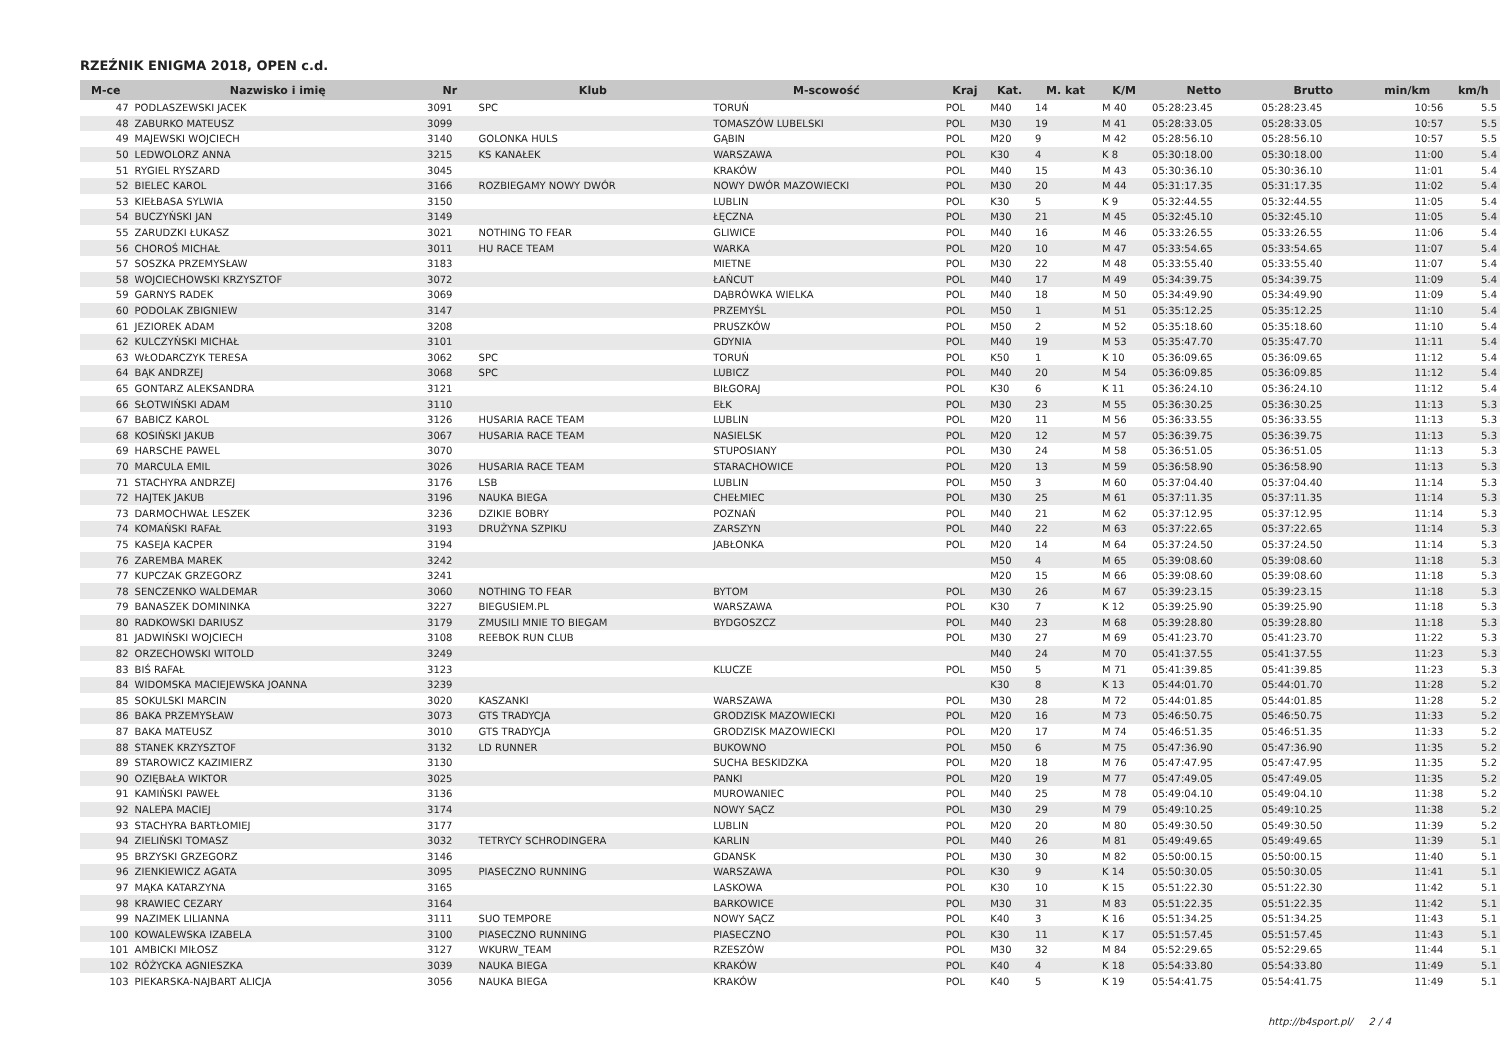RZEŹNIK ENIGMA 2018, OPEN c.d.
| M-ce | Nazwisko i imię | Nr | Klub | M-scowość | Kraj | Kat. | M. kat | K/M | Netto | Brutto | min/km | km/h |
| --- | --- | --- | --- | --- | --- | --- | --- | --- | --- | --- | --- | --- |
| 47 | PODLASZEWSKI JACEK | 3091 | SPC | TORUŃ | POL | M40 | 14 | M 40 | 05:28:23.45 | 05:28:23.45 | 10:56 | 5.5 |
| 48 | ZABURKO MATEUSZ | 3099 | | TOMASZÓW LUBELSKI | POL | M30 | 19 | M 41 | 05:28:33.05 | 05:28:33.05 | 10:57 | 5.5 |
| 49 | MAJEWSKI WOJCIECH | 3140 | GOLONKA HULS | GĄBIN | POL | M20 | 9 | M 42 | 05:28:56.10 | 05:28:56.10 | 10:57 | 5.5 |
| 50 | LEDWOLORZ ANNA | 3215 | KS KANAŁEK | WARSZAWA | POL | K30 | 4 | K 8 | 05:30:18.00 | 05:30:18.00 | 11:00 | 5.4 |
| 51 | RYGIEL RYSZARD | 3045 | | KRAKÓW | POL | M40 | 15 | M 43 | 05:30:36.10 | 05:30:36.10 | 11:01 | 5.4 |
| 52 | BIELEC KAROL | 3166 | ROZBIEGAMY NOWY DWÓR | NOWY DWÓR MAZOWIECKI | POL | M30 | 20 | M 44 | 05:31:17.35 | 05:31:17.35 | 11:02 | 5.4 |
| 53 | KIEŁBASA SYLWIA | 3150 | | LUBLIN | POL | K30 | 5 | K 9 | 05:32:44.55 | 05:32:44.55 | 11:05 | 5.4 |
| 54 | BUCZYŃSKI JAN | 3149 | | ŁĘCZNA | POL | M30 | 21 | M 45 | 05:32:45.10 | 05:32:45.10 | 11:05 | 5.4 |
| 55 | ZARUDZKI ŁUKASZ | 3021 | NOTHING TO FEAR | GLIWICE | POL | M40 | 16 | M 46 | 05:33:26.55 | 05:33:26.55 | 11:06 | 5.4 |
| 56 | CHOROŚ MICHAŁ | 3011 | HU RACE TEAM | WARKA | POL | M20 | 10 | M 47 | 05:33:54.65 | 05:33:54.65 | 11:07 | 5.4 |
| 57 | SOSZKA PRZEMYSŁAW | 3183 | | MIETNE | POL | M30 | 22 | M 48 | 05:33:55.40 | 05:33:55.40 | 11:07 | 5.4 |
| 58 | WOJCIECHOWSKI KRZYSZTOF | 3072 | | ŁAŃCUT | POL | M40 | 17 | M 49 | 05:34:39.75 | 05:34:39.75 | 11:09 | 5.4 |
| 59 | GARNYS RADEK | 3069 | | DĄBRÓWKA WIELKA | POL | M40 | 18 | M 50 | 05:34:49.90 | 05:34:49.90 | 11:09 | 5.4 |
| 60 | PODOLAK ZBIGNIEW | 3147 | | PRZEMYŚL | POL | M50 | 1 | M 51 | 05:35:12.25 | 05:35:12.25 | 11:10 | 5.4 |
| 61 | JEZIOREK ADAM | 3208 | | PRUSZKÓW | POL | M50 | 2 | M 52 | 05:35:18.60 | 05:35:18.60 | 11:10 | 5.4 |
| 62 | KULCZYŃSKI MICHAŁ | 3101 | | GDYNIA | POL | M40 | 19 | M 53 | 05:35:47.70 | 05:35:47.70 | 11:11 | 5.4 |
| 63 | WŁODARCZYK TERESA | 3062 | SPC | TORUŃ | POL | K50 | 1 | K 10 | 05:36:09.65 | 05:36:09.65 | 11:12 | 5.4 |
| 64 | BĄK ANDRZEJ | 3068 | SPC | LUBICZ | POL | M40 | 20 | M 54 | 05:36:09.85 | 05:36:09.85 | 11:12 | 5.4 |
| 65 | GONTARZ ALEKSANDRA | 3121 | | BIŁGORAJ | POL | K30 | 6 | K 11 | 05:36:24.10 | 05:36:24.10 | 11:12 | 5.4 |
| 66 | SŁOTWIŃSKI ADAM | 3110 | | EŁK | POL | M30 | 23 | M 55 | 05:36:30.25 | 05:36:30.25 | 11:13 | 5.3 |
| 67 | BABICZ KAROL | 3126 | HUSARIA RACE TEAM | LUBLIN | POL | M20 | 11 | M 56 | 05:36:33.55 | 05:36:33.55 | 11:13 | 5.3 |
| 68 | KOSIŃSKI JAKUB | 3067 | HUSARIA RACE TEAM | NASIELSK | POL | M20 | 12 | M 57 | 05:36:39.75 | 05:36:39.75 | 11:13 | 5.3 |
| 69 | HARSCHE PAWEL | 3070 | | STUPOSIANY | POL | M30 | 24 | M 58 | 05:36:51.05 | 05:36:51.05 | 11:13 | 5.3 |
| 70 | MARCULA EMIL | 3026 | HUSARIA RACE TEAM | STARACHOWICE | POL | M20 | 13 | M 59 | 05:36:58.90 | 05:36:58.90 | 11:13 | 5.3 |
| 71 | STACHYRA ANDRZEJ | 3176 | LSB | LUBLIN | POL | M50 | 3 | M 60 | 05:37:04.40 | 05:37:04.40 | 11:14 | 5.3 |
| 72 | HAJTEK JAKUB | 3196 | NAUKA BIEGA | CHEŁMIEC | POL | M30 | 25 | M 61 | 05:37:11.35 | 05:37:11.35 | 11:14 | 5.3 |
| 73 | DARMOCHWAŁ LESZEK | 3236 | DZIKIE BOBRY | POZNAŃ | POL | M40 | 21 | M 62 | 05:37:12.95 | 05:37:12.95 | 11:14 | 5.3 |
| 74 | KOMAŃSKI RAFAŁ | 3193 | DRUŻYNA SZPIKU | ZARSZYN | POL | M40 | 22 | M 63 | 05:37:22.65 | 05:37:22.65 | 11:14 | 5.3 |
| 75 | KASEJA KACPER | 3194 | | JABŁONKA | POL | M20 | 14 | M 64 | 05:37:24.50 | 05:37:24.50 | 11:14 | 5.3 |
| 76 | ZAREMBA MAREK | 3242 | | | | M50 | 4 | M 65 | 05:39:08.60 | 05:39:08.60 | 11:18 | 5.3 |
| 77 | KUPCZAK GRZEGORZ | 3241 | | | | M20 | 15 | M 66 | 05:39:08.60 | 05:39:08.60 | 11:18 | 5.3 |
| 78 | SENCZENKO WALDEMAR | 3060 | NOTHING TO FEAR | BYTOM | POL | M30 | 26 | M 67 | 05:39:23.15 | 05:39:23.15 | 11:18 | 5.3 |
| 79 | BANASZEK DOMININKA | 3227 | BIEGUSIEM.PL | WARSZAWA | POL | K30 | 7 | K 12 | 05:39:25.90 | 05:39:25.90 | 11:18 | 5.3 |
| 80 | RADKOWSKI DARIUSZ | 3179 | ZMUSILI MNIE TO BIEGAM | BYDGOSZCZ | POL | M40 | 23 | M 68 | 05:39:28.80 | 05:39:28.80 | 11:18 | 5.3 |
| 81 | JADWIŃSKI WOJCIECH | 3108 | REEBOK RUN CLUB | | POL | M30 | 27 | M 69 | 05:41:23.70 | 05:41:23.70 | 11:22 | 5.3 |
| 82 | ORZECHOWSKI WITOLD | 3249 | | | | M40 | 24 | M 70 | 05:41:37.55 | 05:41:37.55 | 11:23 | 5.3 |
| 83 | BIŚ RAFAŁ | 3123 | | KLUCZE | POL | M50 | 5 | M 71 | 05:41:39.85 | 05:41:39.85 | 11:23 | 5.3 |
| 84 | WIDOMSKA MACIEJEWSKA JOANNA | 3239 | | | | K30 | 8 | K 13 | 05:44:01.70 | 05:44:01.70 | 11:28 | 5.2 |
| 85 | SOKULSKI MARCIN | 3020 | KASZANKI | WARSZAWA | POL | M30 | 28 | M 72 | 05:44:01.85 | 05:44:01.85 | 11:28 | 5.2 |
| 86 | BAKA PRZEMYSŁAW | 3073 | GTS TRADYCJA | GRODZISK MAZOWIECKI | POL | M20 | 16 | M 73 | 05:46:50.75 | 05:46:50.75 | 11:33 | 5.2 |
| 87 | BAKA MATEUSZ | 3010 | GTS TRADYCJA | GRODZISK MAZOWIECKI | POL | M20 | 17 | M 74 | 05:46:51.35 | 05:46:51.35 | 11:33 | 5.2 |
| 88 | STANEK KRZYSZTOF | 3132 | LD RUNNER | BUKOWNO | POL | M50 | 6 | M 75 | 05:47:36.90 | 05:47:36.90 | 11:35 | 5.2 |
| 89 | STAROWICZ KAZIMIERZ | 3130 | | SUCHA BESKIDZKA | POL | M20 | 18 | M 76 | 05:47:47.95 | 05:47:47.95 | 11:35 | 5.2 |
| 90 | OZIĘBAŁA WIKTOR | 3025 | | PANKI | POL | M20 | 19 | M 77 | 05:47:49.05 | 05:47:49.05 | 11:35 | 5.2 |
| 91 | KAMIŃSKI PAWEŁ | 3136 | | MUROWANIEC | POL | M40 | 25 | M 78 | 05:49:04.10 | 05:49:04.10 | 11:38 | 5.2 |
| 92 | NALEPA MACIEJ | 3174 | | NOWY SĄCZ | POL | M30 | 29 | M 79 | 05:49:10.25 | 05:49:10.25 | 11:38 | 5.2 |
| 93 | STACHYRA BARTŁOMIEJ | 3177 | | LUBLIN | POL | M20 | 20 | M 80 | 05:49:30.50 | 05:49:30.50 | 11:39 | 5.2 |
| 94 | ZIELIŃSKI TOMASZ | 3032 | TETRYCY SCHRODINGERA | KARLIN | POL | M40 | 26 | M 81 | 05:49:49.65 | 05:49:49.65 | 11:39 | 5.1 |
| 95 | BRZYSKI GRZEGORZ | 3146 | | GDANSK | POL | M30 | 30 | M 82 | 05:50:00.15 | 05:50:00.15 | 11:40 | 5.1 |
| 96 | ZIENKIEWICZ AGATA | 3095 | PIASECZNO RUNNING | WARSZAWA | POL | K30 | 9 | K 14 | 05:50:30.05 | 05:50:30.05 | 11:41 | 5.1 |
| 97 | MĄKA KATARZYNA | 3165 | | LASKOWA | POL | K30 | 10 | K 15 | 05:51:22.30 | 05:51:22.30 | 11:42 | 5.1 |
| 98 | KRAWIEC CEZARY | 3164 | | BARKOWICE | POL | M30 | 31 | M 83 | 05:51:22.35 | 05:51:22.35 | 11:42 | 5.1 |
| 99 | NAZIMEK LILIANNA | 3111 | SUO TEMPORE | NOWY SĄCZ | POL | K40 | 3 | K 16 | 05:51:34.25 | 05:51:34.25 | 11:43 | 5.1 |
| 100 | KOWALEWSKA IZABELA | 3100 | PIASECZNO RUNNING | PIASECZNO | POL | K30 | 11 | K 17 | 05:51:57.45 | 05:51:57.45 | 11:43 | 5.1 |
| 101 | AMBICKI MIŁOSZ | 3127 | WKURW_TEAM | RZESZÓW | POL | M30 | 32 | M 84 | 05:52:29.65 | 05:52:29.65 | 11:44 | 5.1 |
| 102 | RÓŻYCKA AGNIESZKA | 3039 | NAUKA BIEGA | KRAKÓW | POL | K40 | 4 | K 18 | 05:54:33.80 | 05:54:33.80 | 11:49 | 5.1 |
| 103 | PIEKARSKA-NAJBART ALICJA | 3056 | NAUKA BIEGA | KRAKÓW | POL | K40 | 5 | K 19 | 05:54:41.75 | 05:54:41.75 | 11:49 | 5.1 |
http://b4sport.pl/ 2 / 4